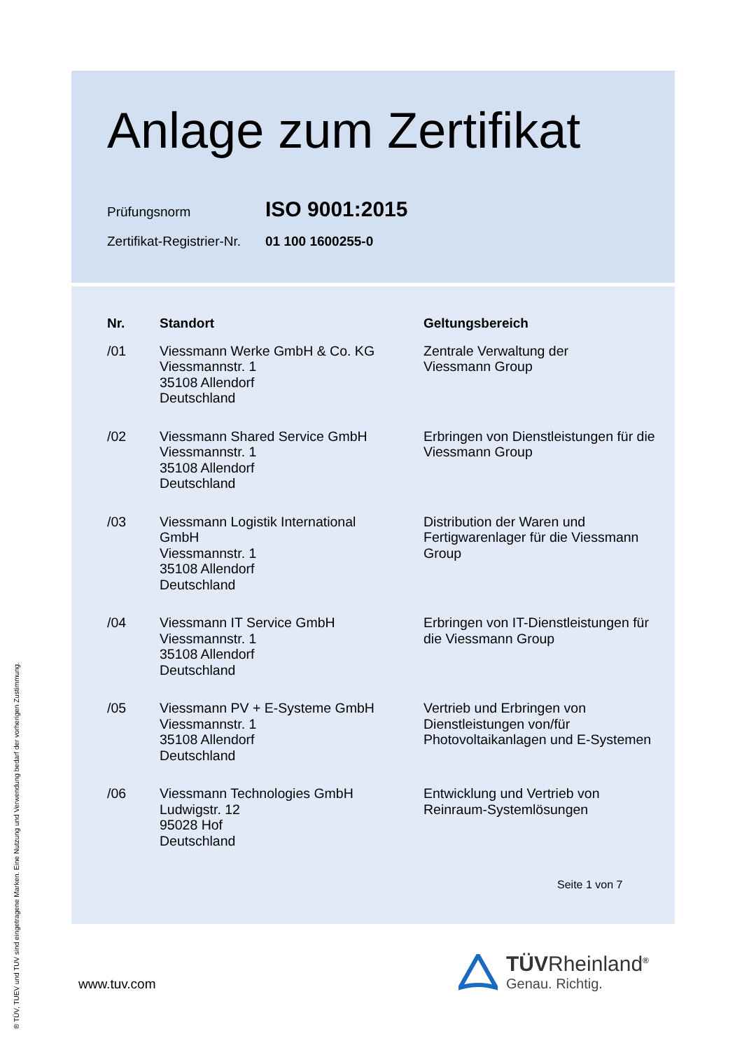Anlage zum Zertifikat
Prüfungsnorm ISO 9001:2015
Zertifikat-Registrier-Nr. 01 100 1600255-0
| Nr. | Standort | Geltungsbereich |
| --- | --- | --- |
| /01 | Viessmann Werke GmbH & Co. KG Viessmannstr. 1 35108 Allendorf Deutschland | Zentrale Verwaltung der Viessmann Group |
| /02 | Viessmann Shared Service GmbH Viessmannstr. 1 35108 Allendorf Deutschland | Erbringen von Dienstleistungen für die Viessmann Group |
| /03 | Viessmann Logistik International GmbH Viessmannstr. 1 35108 Allendorf Deutschland | Distribution der Waren und Fertigwarenlager für die Viessmann Group |
| /04 | Viessmann IT Service GmbH Viessmannstr. 1 35108 Allendorf Deutschland | Erbringen von IT-Dienstleistungen für die Viessmann Group |
| /05 | Viessmann PV + E-Systeme GmbH Viessmannstr. 1 35108 Allendorf Deutschland | Vertrieb und Erbringen von Dienstleistungen von/für Photovoltaikanlagen und E-Systemen |
| /06 | Viessmann Technologies GmbH Ludwigstr. 12 95028 Hof Deutschland | Entwicklung und Vertrieb von Reinraum-Systemlösungen |
Seite 1 von 7
www.tuv.com
® TÜV, TUEV und TUV sind eingetragene Marken. Eine Nutzung und Verwendung bedarf der vorherigen Zustimmung.
TÜVRheinland<sup>®</sup>
Genau. Richtig.